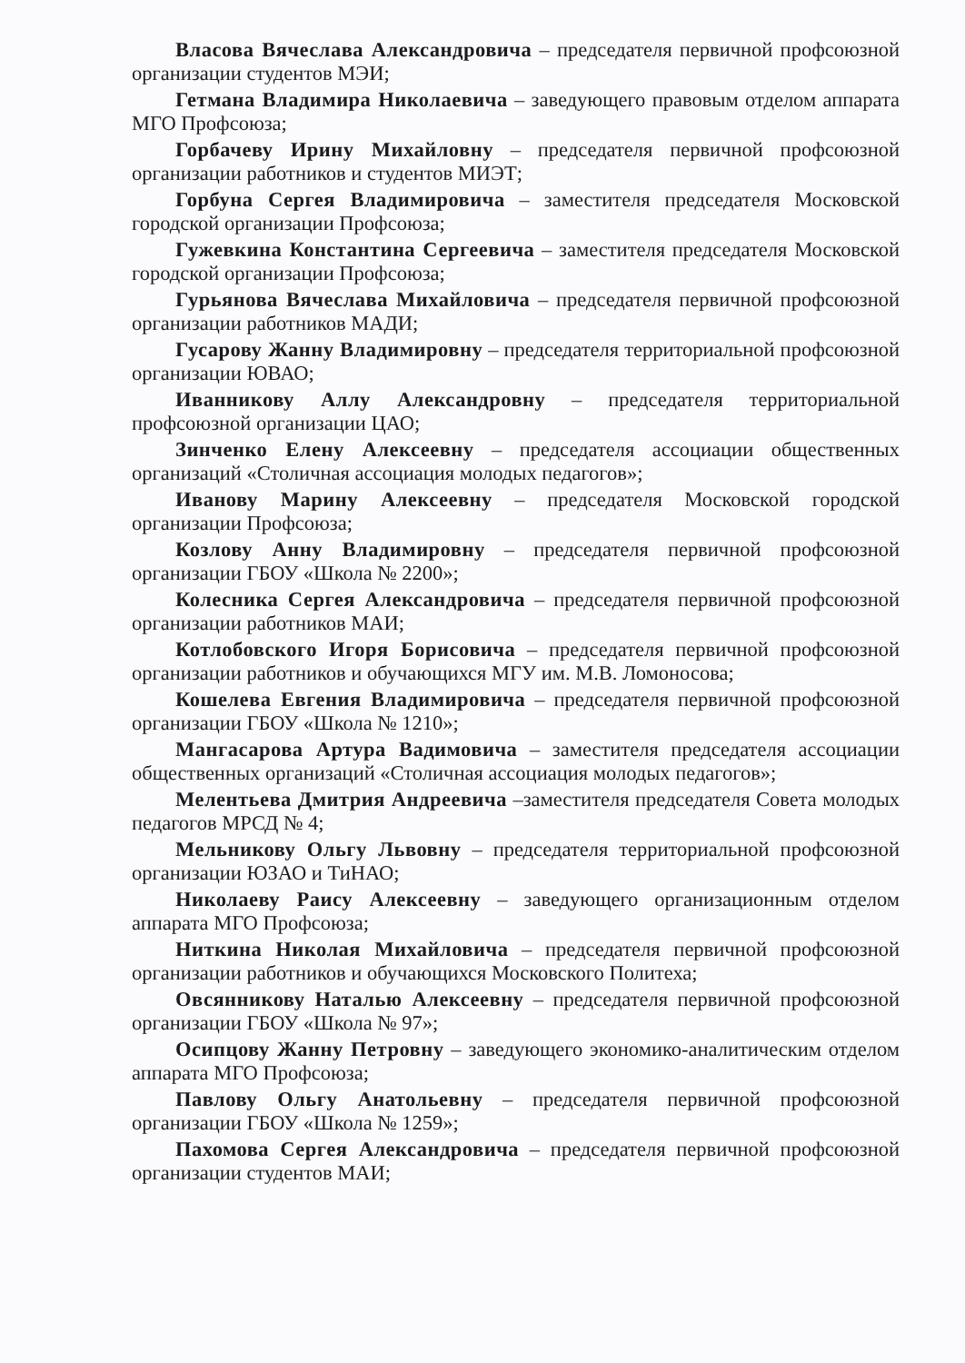Власова Вячеслава Александровича – председателя первичной профсоюзной организации студентов МЭИ;
Гетмана Владимира Николаевича – заведующего правовым отделом аппарата МГО Профсоюза;
Горбачеву Ирину Михайловну – председателя первичной профсоюзной организации работников и студентов МИЭТ;
Горбуна Сергея Владимировича – заместителя председателя Московской городской организации Профсоюза;
Гужевкина Константина Сергеевича – заместителя председателя Московской городской организации Профсоюза;
Гурьянова Вячеслава Михайловича – председателя первичной профсоюзной организации работников МАДИ;
Гусарову Жанну Владимировну – председателя территориальной профсоюзной организации ЮВАО;
Иванникову Аллу Александровну – председателя территориальной профсоюзной организации ЦАО;
Зинченко Елену Алексеевну – председателя ассоциации общественных организаций «Столичная ассоциация молодых педагогов»;
Иванову Марину Алексеевну – председателя Московской городской организации Профсоюза;
Козлову Анну Владимировну – председателя первичной профсоюзной организации ГБОУ «Школа № 2200»;
Колесника Сергея Александровича – председателя первичной профсоюзной организации работников МАИ;
Котлобовского Игоря Борисовича – председателя первичной профсоюзной организации работников и обучающихся МГУ им. М.В. Ломоносова;
Кошелева Евгения Владимировича – председателя первичной профсоюзной организации ГБОУ «Школа № 1210»;
Мангасарова Артура Вадимовича – заместителя председателя ассоциации общественных организаций «Столичная ассоциация молодых педагогов»;
Мелентьева Дмитрия Андреевича –заместителя председателя Совета молодых педагогов МРСД № 4;
Мельникову Ольгу Львовну – председателя территориальной профсоюзной организации ЮЗАО и ТиНАО;
Николаеву Раису Алексеевну – заведующего организационным отделом аппарата МГО Профсоюза;
Ниткина Николая Михайловича – председателя первичной профсоюзной организации работников и обучающихся Московского Политеха;
Овсянникову Наталью Алексеевну – председателя первичной профсоюзной организации ГБОУ «Школа № 97»;
Осипцову Жанну Петровну – заведующего экономико-аналитическим отделом аппарата МГО Профсоюза;
Павлову Ольгу Анатольевну – председателя первичной профсоюзной организации ГБОУ «Школа № 1259»;
Пахомова Сергея Александровича – председателя первичной профсоюзной организации студентов МАИ;